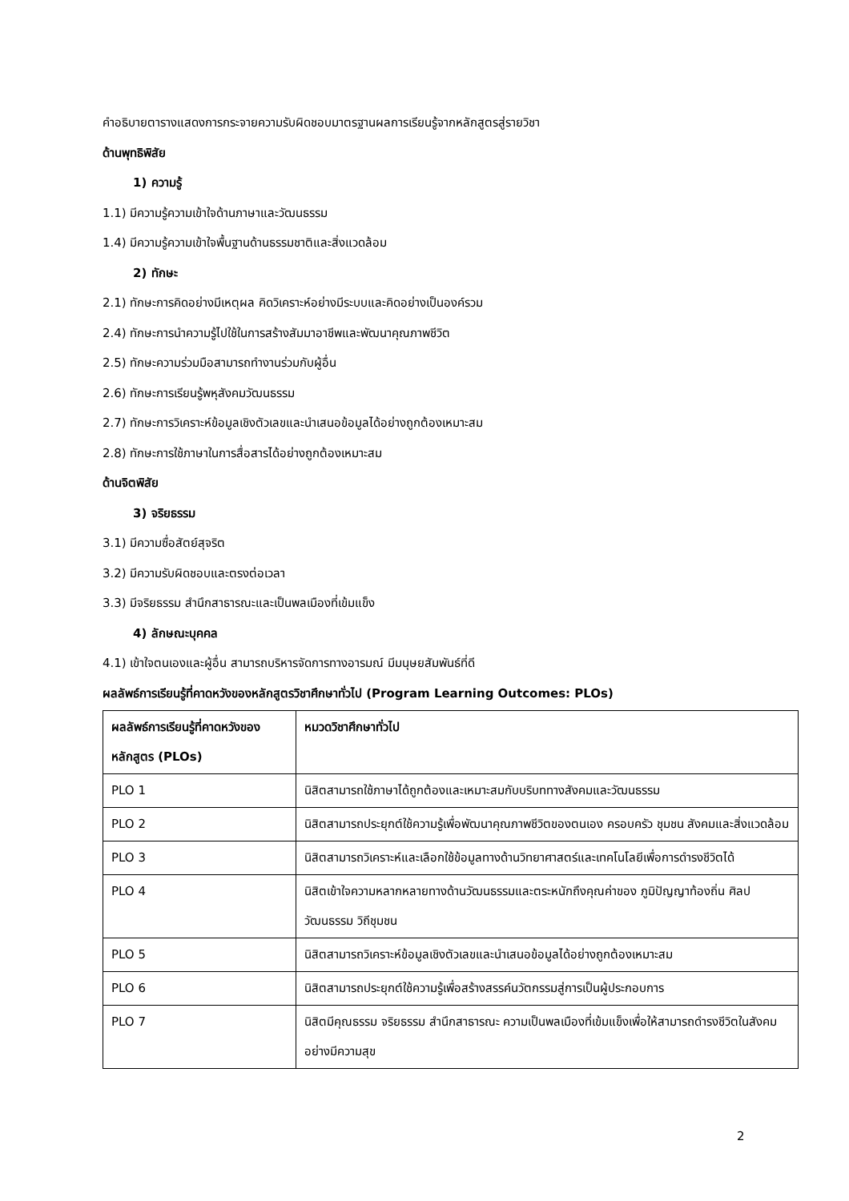คำอธิบายตารางแสดงการกระจายความรับผิดชอบมาตรฐานผลการเรียนรู้จากหลักสูตรสู่รายวิชา
ด้านพุทธิพิสัย
1) ความรู้
1.1) มีความรู้ความเข้าใจด้านภาษาและวัฒนธรรม
1.4) มีความรู้ความเข้าใจพื้นฐานด้านธรรมชาติและสิ่งแวดล้อม
2) ทักษะ
2.1) ทักษะการคิดอย่างมีเหตุผล คิดวิเคราะห์อย่างมีระบบและคิดอย่างเป็นองค์รวม
2.4) ทักษะการนำความรู้ไปใช้ในการสร้างสัมมาอาชีพและพัฒนาคุณภาพชีวิต
2.5) ทักษะความร่วมมือสามารถทำงานร่วมกับผู้อื่น
2.6) ทักษะการเรียนรู้พหุสังคมวัฒนธรรม
2.7) ทักษะการวิเคราะห์ข้อมูลเชิงตัวเลขและนำเสนอข้อมูลได้อย่างถูกต้องเหมาะสม
2.8) ทักษะการใช้ภาษาในการสื่อสารได้อย่างถูกต้องเหมาะสม
ด้านจิตพิสัย
3) จริยธรรม
3.1) มีความซื่อสัตย์สุจริต
3.2) มีความรับผิดชอบและตรงต่อเวลา
3.3) มีจริยธรรม สำนึกสาธารณะและเป็นพลเมืองที่เข้มแข็ง
4) ลักษณะบุคคล
4.1) เข้าใจตนเองและผู้อื่น สามารถบริหารจัดการทางอารมณ์ มีมนุษยสัมพันธ์ที่ดี
ผลลัพธ์การเรียนรู้ที่คาดหวังของหลักสูตรวิชาศึกษาทั่วไป (Program Learning Outcomes: PLOs)
| ผลลัพธ์การเรียนรู้ที่คาดหวังของหลักสูตร (PLOs) | หมวดวิชาศึกษาทั่วไป |
| PLO 1 | นิสิตสามารถใช้ภาษาได้ถูกต้องและเหมาะสมกับบริบททางสังคมและวัฒนธรรม |
| PLO 2 | นิสิตสามารถประยุกต์ใช้ความรู้เพื่อพัฒนาคุณภาพชีวิตของตนเอง ครอบครัว ชุมชน สังคมและสิ่งแวดล้อม |
| PLO 3 | นิสิตสามารถวิเคราะห์และเลือกใช้ข้อมูลทางด้านวิทยาศาสตร์และเทคโนโลยีเพื่อการดำรงชีวิตได้ |
| PLO 4 | นิสิตเข้าใจความหลากหลายทางด้านวัฒนธรรมและตระหนักถึงคุณค่าของ ภูมิปัญญาท้องถิ่น ศิลปวัฒนธรรม วิถีชุมชน |
| PLO 5 | นิสิตสามารถวิเคราะห์ข้อมูลเชิงตัวเลขและนำเสนอข้อมูลได้อย่างถูกต้องเหมาะสม |
| PLO 6 | นิสิตสามารถประยุกต์ใช้ความรู้เพื่อสร้างสรรค์นวัตกรรมสู่การเป็นผู้ประกอบการ |
| PLO 7 | นิสิตมีคุณธรรม จริยธรรม สำนึกสาธารณะ ความเป็นพลเมืองที่เข้มแข็งเพื่อให้สามารถดำรงชีวิตในสังคมอย่างมีความสุข |
2